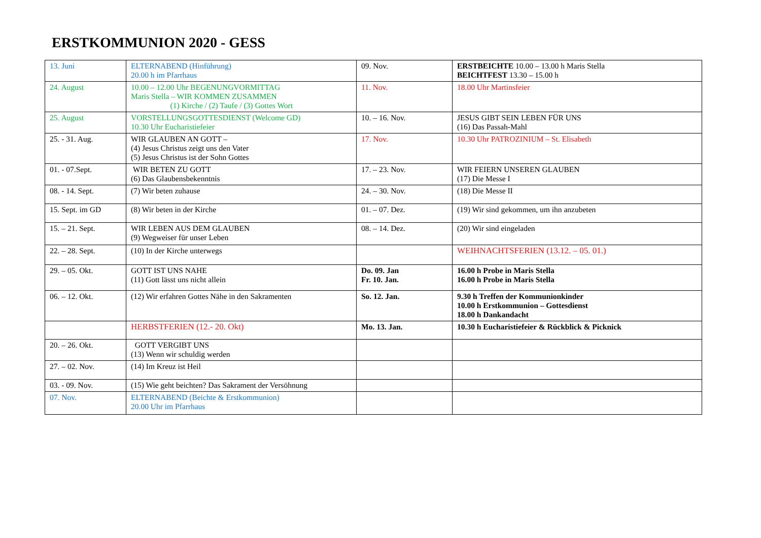ERSTKOMMUNION 2020 - GESS
| 13. Juni | ELTERNABEND (Hinführung) 20.00 h im Pfarrhaus | 09. Nov. | ERSTBEICHTE 10.00 – 13.00 h Maris Stella BEICHTFEST 13.30 – 15.00 h |
| 24. August | 10.00 – 12.00 Uhr BEGENUNGVORMITTAG Maris Stella – WIR KOMMEN ZUSAMMEN (1) Kirche / (2) Taufe / (3) Gottes Wort | 11. Nov. | 18.00 Uhr Martinsfeier |
| 25. August | VORSTELLUNGSGOTTESDIENST (Welcome GD) 10.30 Uhr Eucharistiefeier | 10. – 16. Nov. | JESUS GIBT SEIN LEBEN FÜR UNS (16) Das Passah-Mahl |
| 25. - 31. Aug. | WIR GLAUBEN AN GOTT – (4) Jesus Christus zeigt uns den Vater (5) Jesus Christus ist der Sohn Gottes | 17. Nov. | 10.30 Uhr PATROZINIUM – St. Elisabeth |
| 01. - 07.Sept. | WIR BETEN ZU GOTT (6) Das Glaubensbekenntnis | 17. – 23. Nov. | WIR FEIERN UNSEREN GLAUBEN (17) Die Messe I |
| 08. - 14. Sept. | (7) Wir beten zuhause | 24. – 30. Nov. | (18) Die Messe II |
| 15. Sept. im GD | (8) Wir beten in der Kirche | 01. – 07. Dez. | (19) Wir sind gekommen, um ihn anzubeten |
| 15. – 21. Sept. | WIR LEBEN AUS DEM GLAUBEN (9) Wegweiser für unser Leben | 08. – 14. Dez. | (20) Wir sind eingeladen |
| 22. – 28. Sept. | (10) In der Kirche unterwegs | | WEIHNACHTSFERIEN (13.12. – 05. 01.) |
| 29. – 05. Okt. | GOTT IST UNS NAHE (11) Gott lässt uns nicht allein | Do. 09. Jan Fr. 10. Jan. | 16.00 h Probe in Maris Stella 16.00 h Probe in Maris Stella |
| 06. – 12. Okt. | (12) Wir erfahren Gottes Nähe in den Sakramenten | So. 12. Jan. | 9.30 h Treffen der Kommunionkinder 10.00 h Erstkommunion – Gottesdienst 18.00 h Dankandacht |
| | HERBSTFERIEN (12.- 20. Okt) | Mo. 13. Jan. | 10.30 h Eucharistiefeier & Rückblick & Picknick |
| 20. – 26. Okt. | GOTT VERGIBT UNS (13) Wenn wir schuldig werden | | |
| 27. – 02. Nov. | (14) Im Kreuz ist Heil | | |
| 03. - 09. Nov. | (15) Wie geht beichten? Das Sakrament der Versöhnung | | |
| 07. Nov. | ELTERNABEND (Beichte & Erstkommunion) 20.00 Uhr im Pfarrhaus | | |